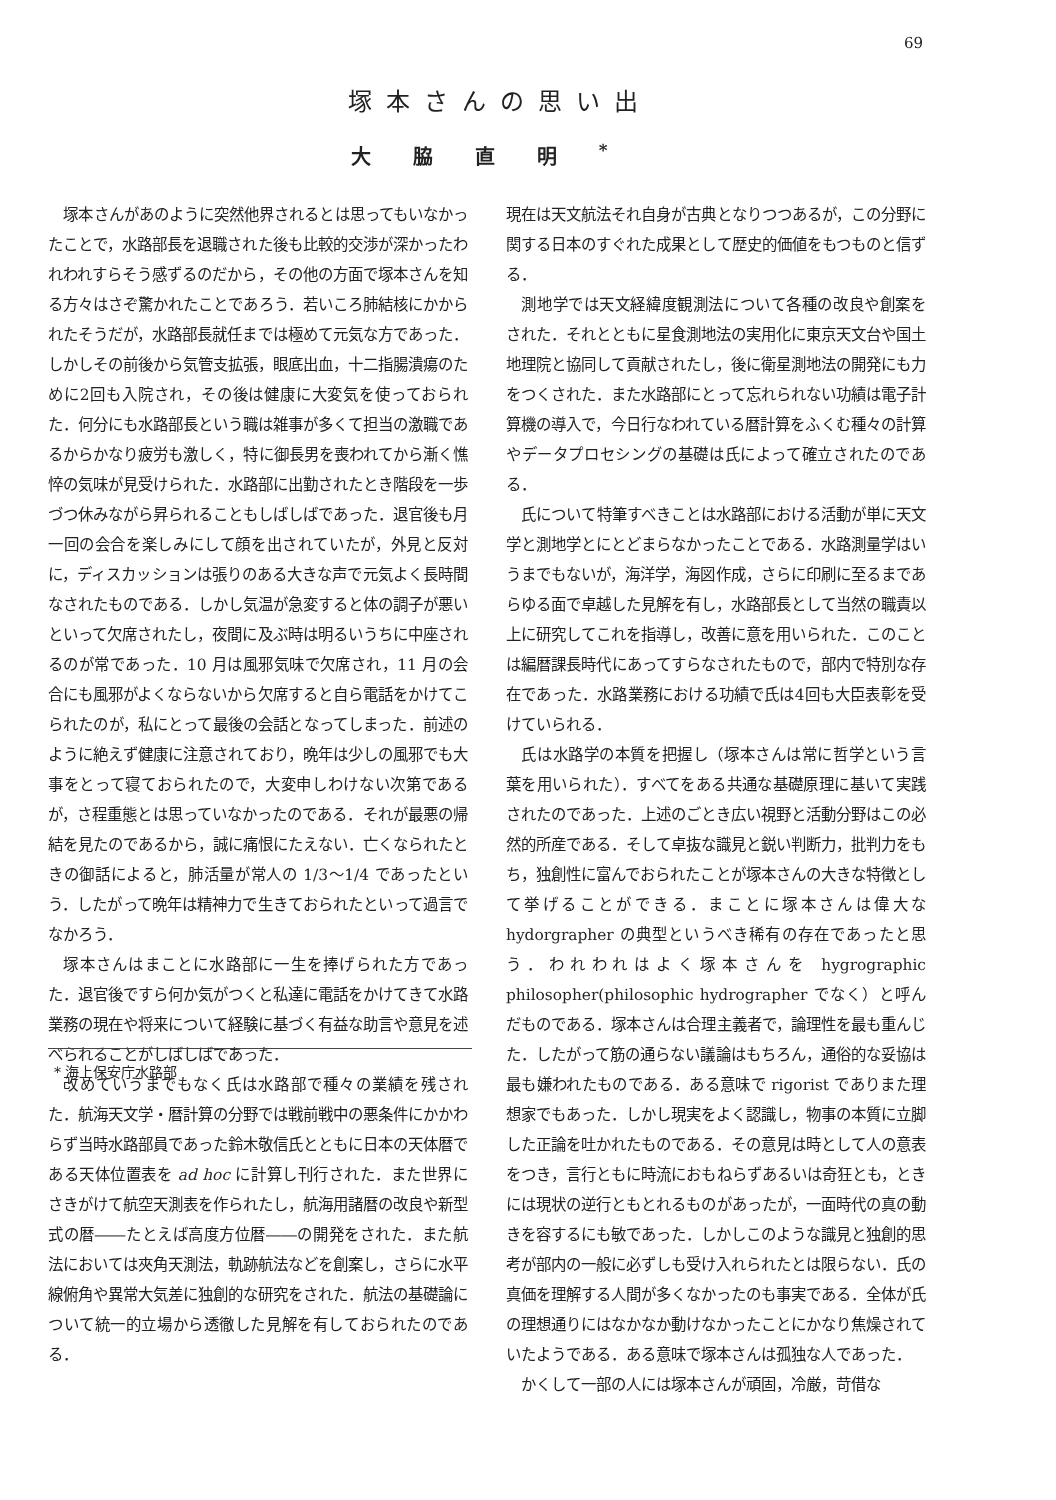69
塚本さんの思い出
大脇直明<sup>*</sup>
塚本さんがあのように突然他界されるとは思ってもいなかったことで，水路部長を退職された後も比較的交渉が深かったわれわれすらそう感ずるのだから，その他の方面で塚本さんを知る方々はさぞ驚かれたことであろう．若いころ肺結核にかかられたそうだが，水路部長就任までは極めて元気な方であった．しかしその前後から気管支拡張，眼底出血，十二指腸潰瘍のために2回も入院され，その後は健康に大変気を使っておられた．何分にも水路部長という職は雑事が多くて担当の激職であるからかなり疲労も激しく，特に御長男を喪われてから漸く憔悴の気味が見受けられた．水路部に出勤されたとき階段を一歩づつ休みながら昇られることもしばしばであった．退官後も月一回の会合を楽しみにして顔を出されていたが，外見と反対に，ディスカッションは張りのある大きな声で元気よく長時間なされたものである．しかし気温が急変すると体の調子が悪いといって欠席されたし，夜間に及ぶ時は明るいうちに中座されるのが常であった．10 月は風邪気味で欠席され，11 月の会合にも風邪がよくならないから欠席すると自ら電話をかけてこられたのが，私にとって最後の会話となってしまった．前述のように絶えず健康に注意されており，晩年は少しの風邪でも大事をとって寝ておられたので，大変申しわけない次第であるが，さ程重態とは思っていなかったのである．それが最悪の帰結を見たのであるから，誠に痛恨にたえない．亡くなられたときの御話によると，肺活量が常人の 1/3〜1/4 であったという．したがって晩年は精神力で生きておられたといって過言でなかろう．
塚本さんはまことに水路部に一生を捧げられた方であった．退官後ですら何か気がつくと私達に電話をかけてきて水路業務の現在や将来について経験に基づく有益な助言や意見を述べられることがしばしばであった．
改めていうまでもなく氏は水路部で種々の業績を残された．航海天文学・暦計算の分野では戦前戦中の悪条件にかかわらず当時水路部員であった鈴木敬信氏とともに日本の天体暦である天体位置表を ad hoc に計算し刊行された．また世界にさきがけて航空天測表を作られたし，航海用諸暦の改良や新型式の暦――たとえば高度方位暦――の開発をされた．また航法においては夾角天測法，軌跡航法などを創案し，さらに水平線俯角や異常大気差に独創的な研究をされた．航法の基礎論について統一的立場から透徹した見解を有しておられたのである．
* 海上保安庁水路部
現在は天文航法それ自身が古典となりつつあるが，この分野に関する日本のすぐれた成果として歴史的価値をもつものと信ずる．
測地学では天文経緯度観測法について各種の改良や創案をされた．それとともに星食測地法の実用化に東京天文台や国土地理院と協同して貢献されたし，後に衛星測地法の開発にも力をつくされた．また水路部にとって忘れられない功績は電子計算機の導入で，今日行なわれている暦計算をふくむ種々の計算やデータプロセシングの基礎は氏によって確立されたのである．
氏について特筆すべきことは水路部における活動が単に天文学と測地学とにとどまらなかったことである．水路測量学はいうまでもないが，海洋学，海図作成，さらに印刷に至るまであらゆる面で卓越した見解を有し，水路部長として当然の職責以上に研究してこれを指導し，改善に意を用いられた．このことは編暦課長時代にあってすらなされたもので，部内で特別な存在であった．水路業務における功績で氏は4回も大臣表彰を受けていられる．
氏は水路学の本質を把握し（塚本さんは常に哲学という言葉を用いられた）．すべてをある共通な基礎原理に基いて実践されたのであった．上述のごとき広い視野と活動分野はこの必然的所産である．そして卓抜な識見と鋭い判断力，批判力をもち，独創性に富んでおられたことが塚本さんの大きな特徴として挙げることができる．まことに塚本さんは偉大な hydorgrapher の典型というべき稀有の存在であったと思う．われわれはよく塚本さんを hygrographic philosopher(philosophic hydrographer でなく）と呼んだものである．塚本さんは合理主義者で，論理性を最も重んじた．したがって筋の通らない議論はもちろん，通俗的な妥協は最も嫌われたものである．ある意味で rigorist でありまた理想家でもあった．しかし現実をよく認識し，物事の本質に立脚した正論を吐かれたものである．その意見は時として人の意表をつき，言行ともに時流におもねらずあるいは奇狂とも，ときには現状の逆行ともとれるものがあったが，一面時代の真の動きを容するにも敏であった．しかしこのような識見と独創的思考が部内の一般に必ずしも受け入れられたとは限らない．氏の真価を理解する人間が多くなかったのも事実である．全体が氏の理想通りにはなかなか動けなかったことにかなり焦燥されていたようである．ある意味で塚本さんは孤独な人であった．
かくして一部の人には塚本さんが頑固，冷厳，苛借な